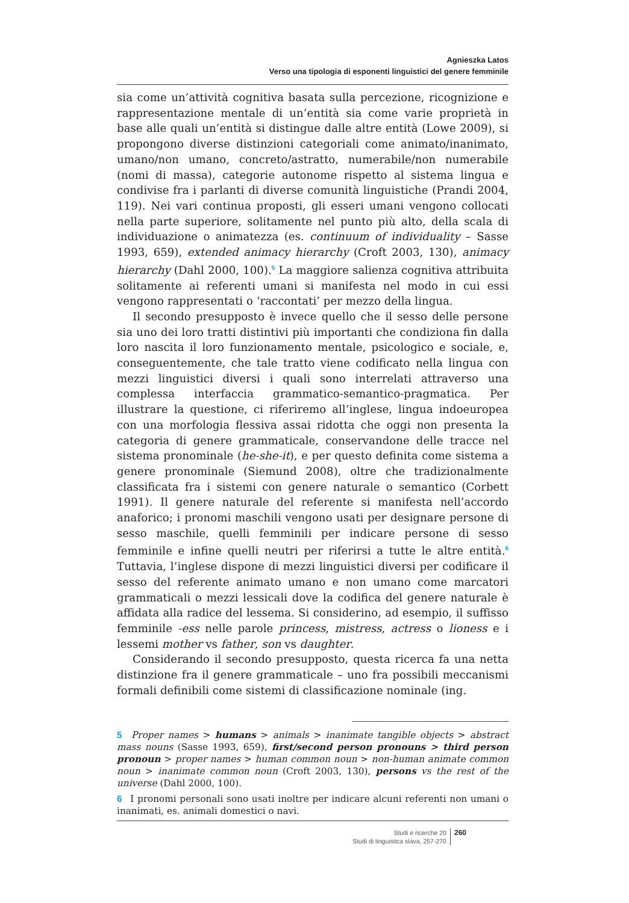Agnieszka Latos
Verso una tipologia di esponenti linguistici del genere femminile
sia come un’attività cognitiva basata sulla percezione, ricognizione e rappresentazione mentale di un’entità sia come varie proprietà in base alle quali un’entità si distingue dalle altre entità (Lowe 2009), si propongono diverse distinzioni categoriali come animato/inanimato, umano/non umano, concreto/astratto, numerabile/non numerabile (nomi di massa), categorie autonome rispetto al sistema lingua e condivise fra i parlanti di diverse comunità linguistiche (Prandi 2004, 119). Nei vari continua proposti, gli esseri umani vengono collocati nella parte superiore, solitamente nel punto più alto, della scala di individuazione o animatezza (es. continuum of individuality – Sasse 1993, 659), extended animacy hierarchy (Croft 2003, 130), animacy hierarchy (Dahl 2000, 100).<sup>5</sup> La maggiore salienza cognitiva attribuita solitamente ai referenti umani si manifesta nel modo in cui essi vengono rappresentati o ‘raccontati’ per mezzo della lingua.
Il secondo presupposto è invece quello che il sesso delle persone sia uno dei loro tratti distintivi più importanti che condiziona fin dalla loro nascita il loro funzionamento mentale, psicologico e sociale, e, conseguentemente, che tale tratto viene codificato nella lingua con mezzi linguistici diversi i quali sono interrelati attraverso una complessa interfaccia grammatico-semantico-pragmatica. Per illustrare la questione, ci riferiremo all’inglese, lingua indoeuropea con una morfologia flessiva assai ridotta che oggi non presenta la categoria di genere grammaticale, conservandone delle tracce nel sistema pronominale (he-she-it), e per questo definita come sistema a genere pronominale (Siemund 2008), oltre che tradizionalmente classificata fra i sistemi con genere naturale o semantico (Corbett 1991). Il genere naturale del referente si manifesta nell’accordo anaforico; i pronomi maschili vengono usati per designare persone di sesso maschile, quelli femminili per indicare persone di sesso femminile e infine quelli neutri per riferirsi a tutte le altre entità.<sup>6</sup> Tuttavia, l’inglese dispone di mezzi linguistici diversi per codificare il sesso del referente animato umano e non umano come marcatori grammaticali o mezzi lessicali dove la codifica del genere naturale è affidata alla radice del lessema. Si considerino, ad esempio, il suffisso femminile -ess nelle parole princess, mistress, actress o lioness e i lessemi mother vs father, son vs daughter.
Considerando il secondo presupposto, questa ricerca fa una netta distinzione fra il genere grammaticale – uno fra possibili meccanismi formali definibili come sistemi di classificazione nominale (ing.
5 Proper names > humans > animals > inanimate tangible objects > abstract mass nouns (Sasse 1993, 659), first/second person pronouns > third person pronoun > proper names > human common noun > non-human animate common noun > inanimate common noun (Croft 2003, 130), persons vs the rest of the universe (Dahl 2000, 100).
6 I pronomi personali sono usati inoltre per indicare alcuni referenti non umani o inanimati, es. animali domestici o navi.
Studi e ricerche 20
Studi di linguistica slava, 257-270
260